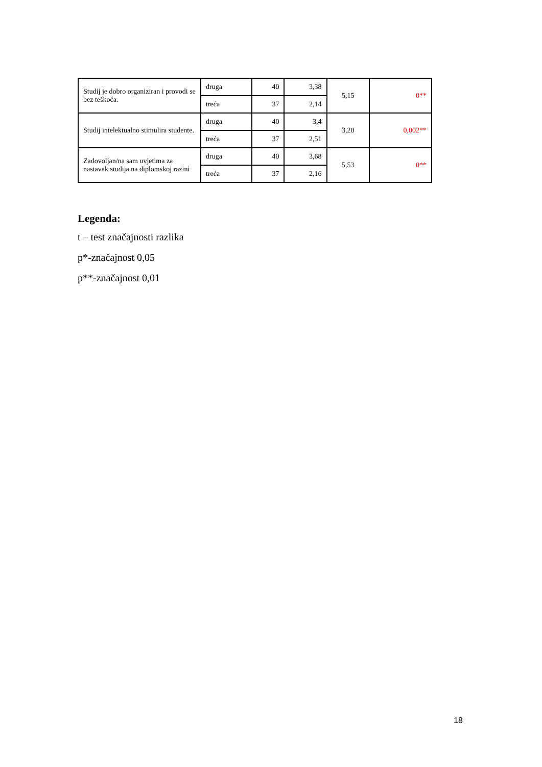| Studij je dobro organiziran i provodi se bez teškoća. | druga | 40 | 3,38 | 5,15 | 0** |
| | treća | 37 | 2,14 | | |
| Studij intelektualno stimulira studente. | druga | 40 | 3,4 | 3,20 | 0,002** |
| | treća | 37 | 2,51 | | |
| Zadovoljan/na sam uvjetima za nastavak studija na diplomskoj razini | druga | 40 | 3,68 | 5,53 | 0** |
| | treća | 37 | 2,16 | | |
Legenda:
t – test značajnosti razlika
p*-značajnost 0,05
p**-značajnost 0,01
18